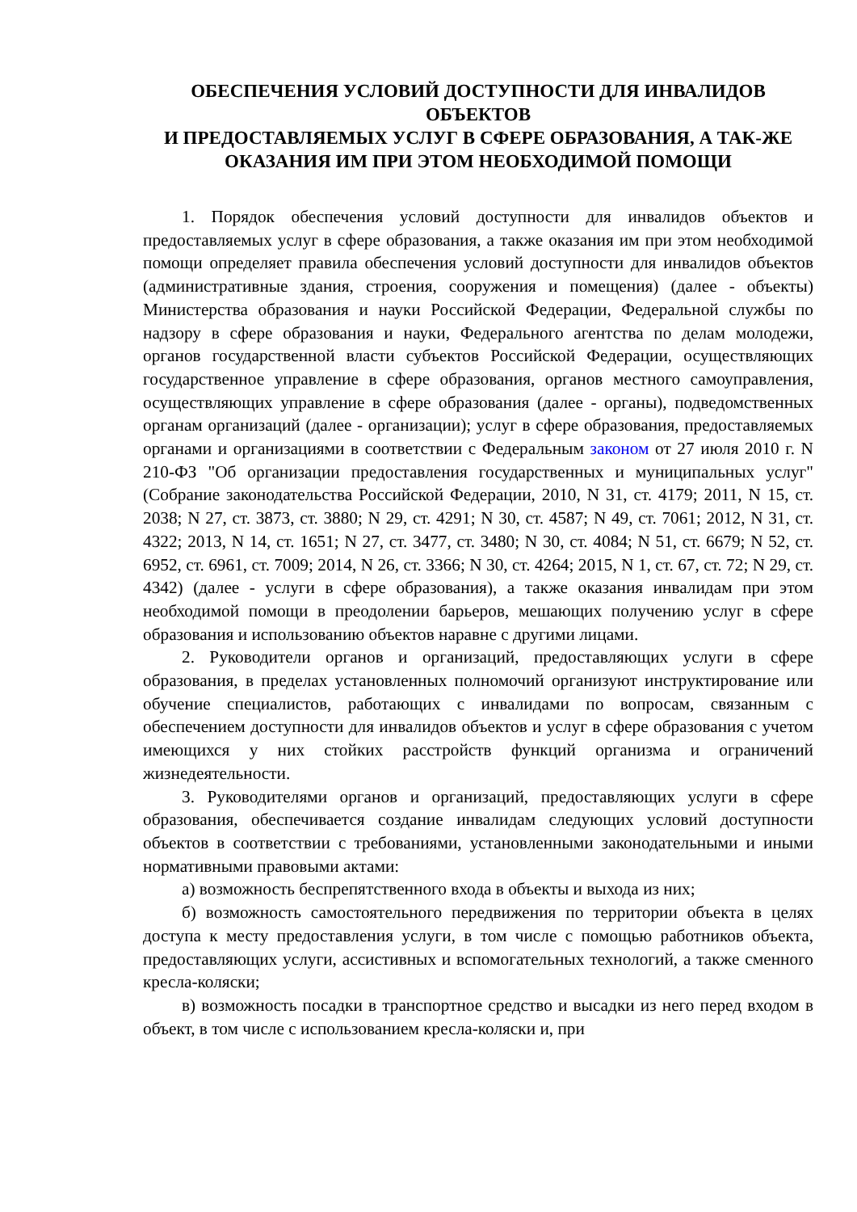ОБЕСПЕЧЕНИЯ УСЛОВИЙ ДОСТУПНОСТИ ДЛЯ ИНВАЛИДОВ ОБЪЕКТОВ
И ПРЕДОСТАВЛЯЕМЫХ УСЛУГ В СФЕРЕ ОБРАЗОВАНИЯ, А ТАК-ЖЕ
ОКАЗАНИЯ ИМ ПРИ ЭТОМ НЕОБХОДИМОЙ ПОМОЩИ
1. Порядок обеспечения условий доступности для инвалидов объектов и предоставляемых услуг в сфере образования, а также оказания им при этом необходимой помощи определяет правила обеспечения условий доступности для инвалидов объектов (административные здания, строения, сооружения и помещения) (далее - объекты) Министерства образования и науки Российской Федерации, Федеральной службы по надзору в сфере образования и науки, Федерального агентства по делам молодежи, органов государственной власти субъектов Российской Федерации, осуществляющих государственное управление в сфере образования, органов местного самоуправления, осуществляющих управление в сфере образования (далее - органы), подведомственных органам организаций (далее - организации); услуг в сфере образования, предоставляемых органами и организациями в соответствии с Федеральным законом от 27 июля 2010 г. N 210-ФЗ "Об организации предоставления государственных и муниципальных услуг" (Собрание законодательства Российской Федерации, 2010, N 31, ст. 4179; 2011, N 15, ст. 2038; N 27, ст. 3873, ст. 3880; N 29, ст. 4291; N 30, ст. 4587; N 49, ст. 7061; 2012, N 31, ст. 4322; 2013, N 14, ст. 1651; N 27, ст. 3477, ст. 3480; N 30, ст. 4084; N 51, ст. 6679; N 52, ст. 6952, ст. 6961, ст. 7009; 2014, N 26, ст. 3366; N 30, ст. 4264; 2015, N 1, ст. 67, ст. 72; N 29, ст. 4342) (далее - услуги в сфере образования), а также оказания инвалидам при этом необходимой помощи в преодолении барьеров, мешающих получению услуг в сфере образования и использованию объектов наравне с другими лицами.
2. Руководители органов и организаций, предоставляющих услуги в сфере образования, в пределах установленных полномочий организуют инструктирование или обучение специалистов, работающих с инвалидами по вопросам, связанным с обеспечением доступности для инвалидов объектов и услуг в сфере образования с учетом имеющихся у них стойких расстройств функций организма и ограничений жизнедеятельности.
3. Руководителями органов и организаций, предоставляющих услуги в сфере образования, обеспечивается создание инвалидам следующих условий доступности объектов в соответствии с требованиями, установленными законодательными и иными нормативными правовыми актами:
а) возможность беспрепятственного входа в объекты и выхода из них;
б) возможность самостоятельного передвижения по территории объекта в целях доступа к месту предоставления услуги, в том числе с помощью работников объекта, предоставляющих услуги, ассистивных и вспомогательных технологий, а также сменного кресла-коляски;
в) возможность посадки в транспортное средство и высадки из него перед входом в объект, в том числе с использованием кресла-коляски и, при